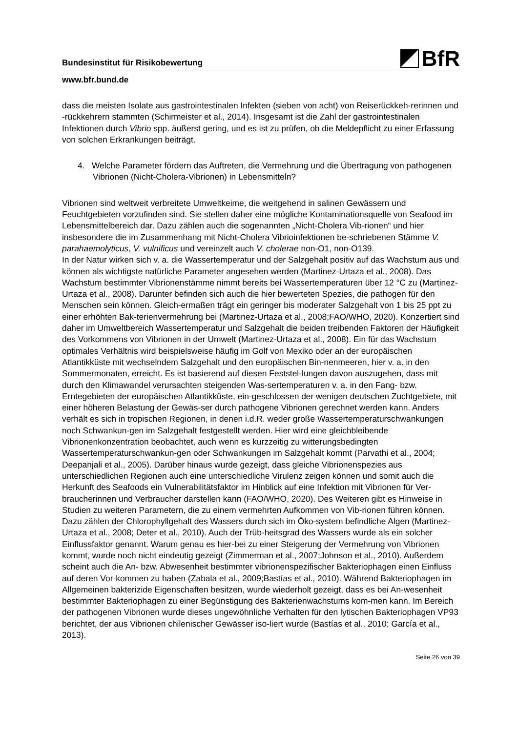BfR
Bundesinstitut für Risikobewertung
www.bfr.bund.de
dass die meisten Isolate aus gastrointestinalen Infekten (sieben von acht) von Reiserückkeh-rerinnen und -rückkehrern stammten (Schirmeister et al., 2014). Insgesamt ist die Zahl der gastrointestinalen Infektionen durch Vibrio spp. äußerst gering, und es ist zu prüfen, ob die Meldepflicht zu einer Erfassung von solchen Erkrankungen beiträgt.
4. Welche Parameter fördern das Auftreten, die Vermehrung und die Übertragung von pathogenen Vibrionen (Nicht-Cholera-Vibrionen) in Lebensmitteln?
Vibrionen sind weltweit verbreitete Umweltkeime, die weitgehend in salinen Gewässern und Feuchtgebieten vorzufinden sind. Sie stellen daher eine mögliche Kontaminationsquelle von Seafood im Lebensmittelbereich dar. Dazu zählen auch die sogenannten „Nicht-Cholera Vib-rionen“ und hier insbesondere die im Zusammenhang mit Nicht-Cholera Vibrioinfektionen be-schriebenen Stämme V. parahaemolyticus, V. vulnificus und vereinzelt auch V. cholerae non-O1, non-O139.
In der Natur wirken sich v. a. die Wassertemperatur und der Salzgehalt positiv auf das Wachstum aus und können als wichtigste natürliche Parameter angesehen werden (Martinez-Urtaza et al., 2008). Das Wachstum bestimmter Vibrionenstämme nimmt bereits bei Wassertemperaturen über 12 °C zu (Martinez-Urtaza et al., 2008). Darunter befinden sich auch die hier bewerteten Spezies, die pathogen für den Menschen sein können. Gleich-ermaßen trägt ein geringer bis moderater Salzgehalt von 1 bis 25 ppt zu einer erhöhten Bak-terienvermehrung bei (Martinez-Urtaza et al., 2008;FAO/WHO, 2020). Konzertiert sind daher im Umweltbereich Wassertemperatur und Salzgehalt die beiden treibenden Faktoren der Häufigkeit des Vorkommens von Vibrionen in der Umwelt (Martinez-Urtaza et al., 2008). Ein für das Wachstum optimales Verhältnis wird beispielsweise häufig im Golf von Mexiko oder an der europäischen Atlantikküste mit wechselndem Salzgehalt und den europäischen Bin-nenmeeren, hier v. a. in den Sommermonaten, erreicht. Es ist basierend auf diesen Feststel-lungen davon auszugehen, dass mit durch den Klimawandel verursachten steigenden Was-sertemperaturen v. a. in den Fang- bzw. Erntegebieten der europäischen Atlantikküste, ein-geschlossen der wenigen deutschen Zuchtgebiete, mit einer höheren Belastung der Gewäs-ser durch pathogene Vibrionen gerechnet werden kann. Anders verhält es sich in tropischen Regionen, in denen i.d.R. weder große Wassertemperaturschwankungen noch Schwankun-gen im Salzgehalt festgestellt werden. Hier wird eine gleichbleibende Vibrionenkonzentration beobachtet, auch wenn es kurzzeitig zu witterungsbedingten Wassertemperaturschwankun-gen oder Schwankungen im Salzgehalt kommt (Parvathi et al., 2004; Deepanjali et al., 2005). Darüber hinaus wurde gezeigt, dass gleiche Vibrionenspezies aus unterschiedlichen Regionen auch eine unterschiedliche Virulenz zeigen können und somit auch die Herkunft des Seafoods ein Vulnerabilitätsfaktor im Hinblick auf eine Infektion mit Vibrionen für Ver-braucherinnen und Verbraucher darstellen kann (FAO/WHO, 2020). Des Weiteren gibt es Hinweise in Studien zu weiteren Parametern, die zu einem vermehrten Aufkommen von Vib-rionen führen können. Dazu zählen der Chlorophyllgehalt des Wassers durch sich im Öko-system befindliche Algen (Martinez-Urtaza et al., 2008; Deter et al., 2010). Auch der Trüb-heitsgrad des Wassers wurde als ein solcher Einflussfaktor genannt. Warum genau es hier-bei zu einer Steigerung der Vermehrung von Vibrionen kommt, wurde noch nicht eindeutig gezeigt (Zimmerman et al., 2007;Johnson et al., 2010). Außerdem scheint auch die An- bzw. Abwesenheit bestimmter vibrionenspezifischer Bakteriophagen einen Einfluss auf deren Vor-kommen zu haben (Zabala et al., 2009;Bastías et al., 2010). Während Bakteriophagen im Allgemeinen bakterizide Eigenschaften besitzen, wurde wiederholt gezeigt, dass es bei An-wesenheit bestimmter Bakteriophagen zu einer Begünstigung des Bakterienwachstums kom-men kann. Im Bereich der pathogenen Vibrionen wurde dieses ungewöhnliche Verhalten für den lytischen Bakteriophagen VP93 berichtet, der aus Vibrionen chilenischer Gewässer iso-liert wurde (Bastías et al., 2010; García et al., 2013).
Seite 26 von 39